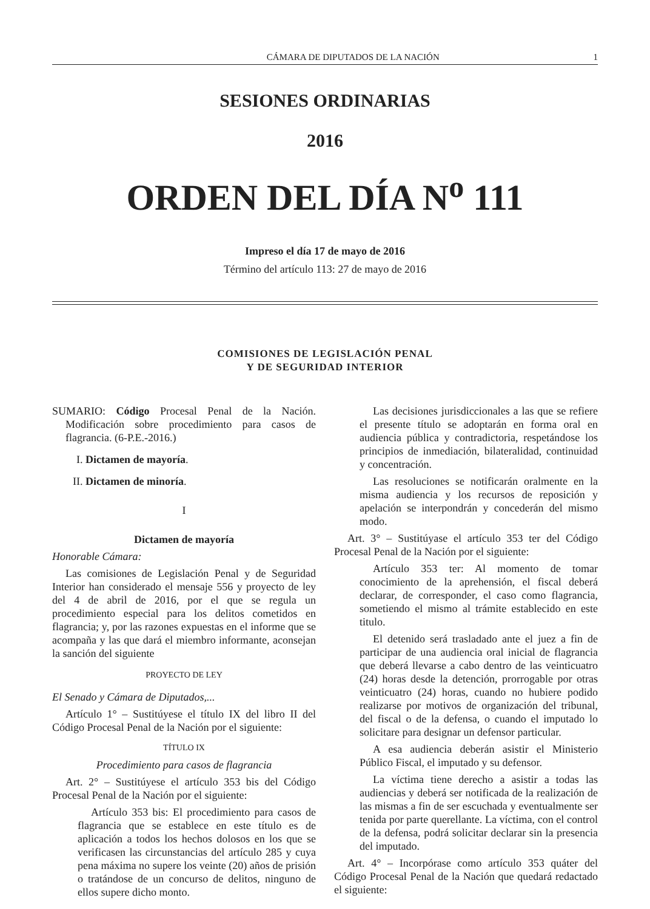CÁMARA DE DIPUTADOS DE LA NACIÓN 1
SESIONES ORDINARIAS
2016
ORDEN DEL DÍA N<sup>o</sup> 111
Impreso el día 17 de mayo de 2016
Término del artículo 113: 27 de mayo de 2016
COMISIONES DE LEGISLACIÓN PENAL
Y DE SEGURIDAD INTERIOR
SUMARIO: Código Procesal Penal de la Nación. Modificación sobre procedimiento para casos de flagrancia. (6-P.E.-2016.)
I. Dictamen de mayoría.
II. Dictamen de minoría.
I
Dictamen de mayoría
Honorable Cámara:
Las comisiones de Legislación Penal y de Seguridad Interior han considerado el mensaje 556 y proyecto de ley del 4 de abril de 2016, por el que se regula un procedimiento especial para los delitos cometidos en flagrancia; y, por las razones expuestas en el informe que se acompaña y las que dará el miembro informante, aconsejan la sanción del siguiente
PROYECTO DE LEY
El Senado y Cámara de Diputados,...
Artículo 1° – Sustitúyese el título IX del libro II del Código Procesal Penal de la Nación por el siguiente:
TÍTULO IX
Procedimiento para casos de flagrancia
Art. 2° – Sustitúyese el artículo 353 bis del Código Procesal Penal de la Nación por el siguiente:
Artículo 353 bis: El procedimiento para casos de flagrancia que se establece en este título es de aplicación a todos los hechos dolosos en los que se verificasen las circunstancias del artículo 285 y cuya pena máxima no supere los veinte (20) años de prisión o tratándose de un concurso de delitos, ninguno de ellos supere dicho monto.
Las decisiones jurisdiccionales a las que se refiere el presente título se adoptarán en forma oral en audiencia pública y contradictoria, respetándose los principios de inmediación, bilateralidad, continuidad y concentración.
Las resoluciones se notificarán oralmente en la misma audiencia y los recursos de reposición y apelación se interpondrán y concederán del mismo modo.
Art. 3° – Sustitúyase el artículo 353 ter del Código Procesal Penal de la Nación por el siguiente:
Artículo 353 ter: Al momento de tomar conocimiento de la aprehensión, el fiscal deberá declarar, de corresponder, el caso como flagrancia, sometiendo el mismo al trámite establecido en este titulo.
El detenido será trasladado ante el juez a fin de participar de una audiencia oral inicial de flagrancia que deberá llevarse a cabo dentro de las veinticuatro (24) horas desde la detención, prorrogable por otras veinticuatro (24) horas, cuando no hubiere podido realizarse por motivos de organización del tribunal, del fiscal o de la defensa, o cuando el imputado lo solicitare para designar un defensor particular.
A esa audiencia deberán asistir el Ministerio Público Fiscal, el imputado y su defensor.
La víctima tiene derecho a asistir a todas las audiencias y deberá ser notificada de la realización de las mismas a fin de ser escuchada y eventualmente ser tenida por parte querellante. La víctima, con el control de la defensa, podrá solicitar declarar sin la presencia del imputado.
Art. 4° – Incorpórase como artículo 353 quáter del Código Procesal Penal de la Nación que quedará redactado el siguiente: